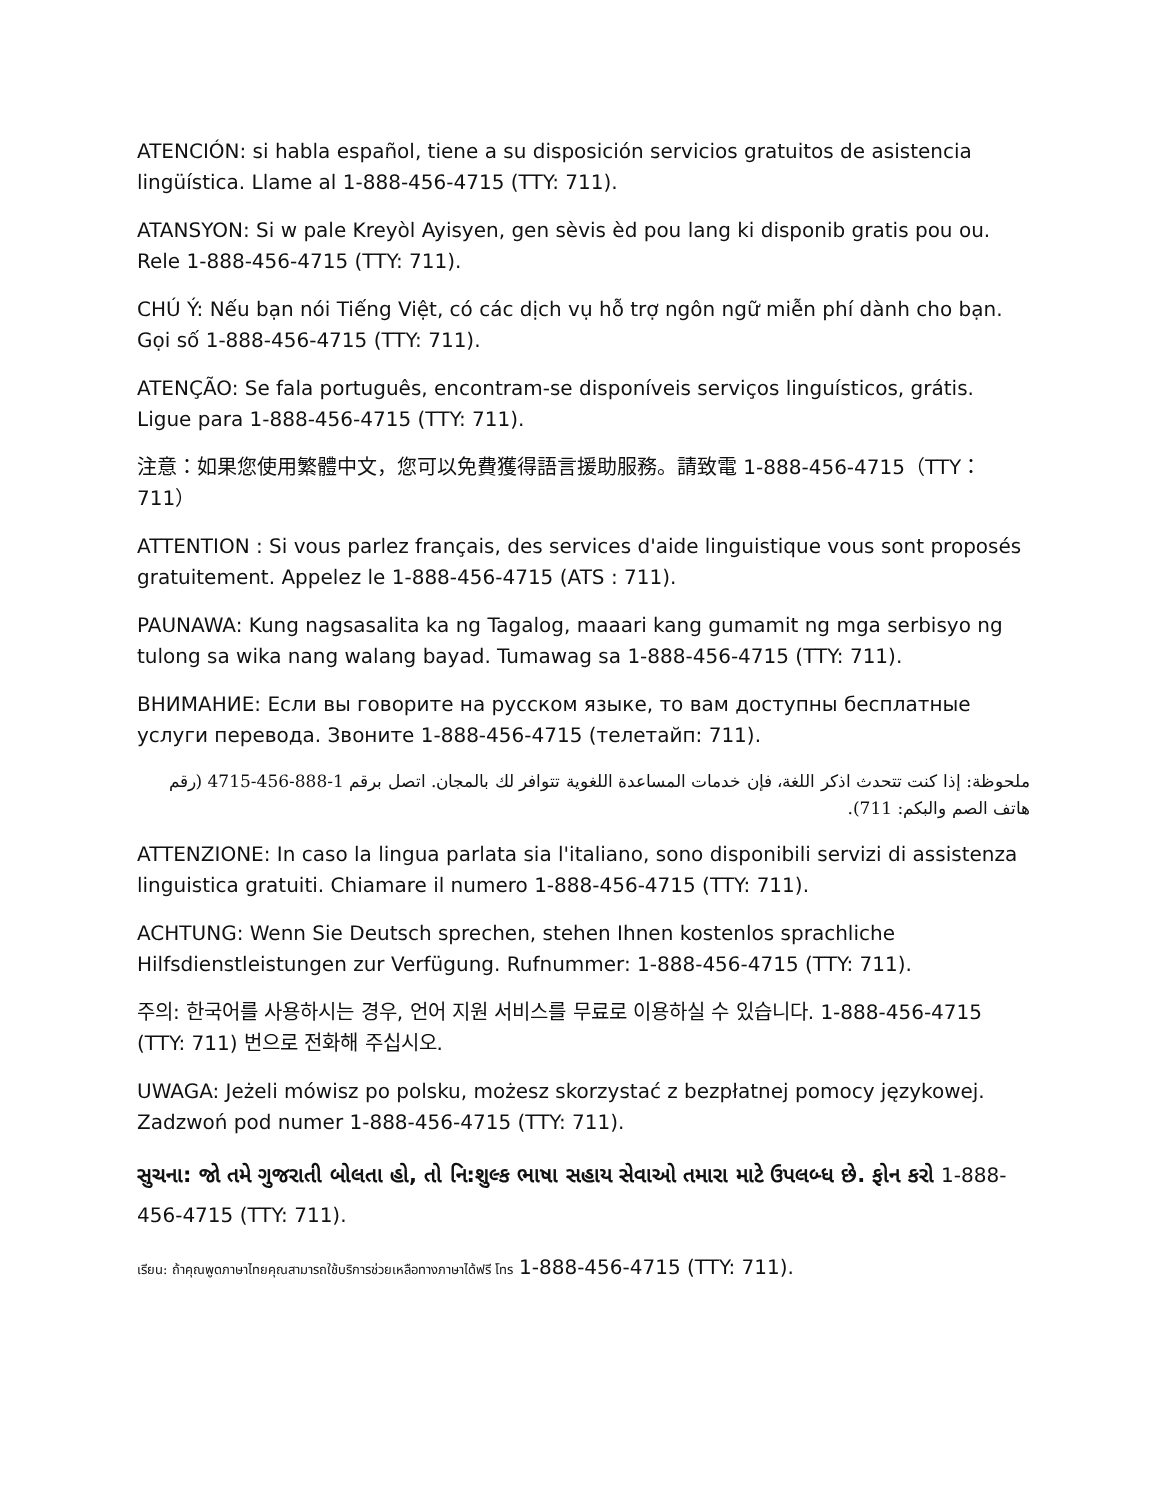ATENCIÓN: si habla español, tiene a su disposición servicios gratuitos de asistencia lingüística. Llame al 1-888-456-4715 (TTY: 711).
ATANSYON: Si w pale Kreyòl Ayisyen, gen sèvis èd pou lang ki disponib gratis pou ou. Rele 1-888-456-4715 (TTY: 711).
CHÚ Ý: Nếu bạn nói Tiếng Việt, có các dịch vụ hỗ trợ ngôn ngữ miễn phí dành cho bạn. Gọi số 1-888-456-4715 (TTY: 711).
ATENÇÃO: Se fala português, encontram-se disponíveis serviços linguísticos, grátis. Ligue para 1-888-456-4715 (TTY: 711).
注意：如果您使用繁體中文，您可以免費獲得語言援助服務。請致電 1-888-456-4715（TTY：711）
ATTENTION : Si vous parlez français, des services d'aide linguistique vous sont proposés gratuitement. Appelez le 1-888-456-4715 (ATS : 711).
PAUNAWA: Kung nagsasalita ka ng Tagalog, maaari kang gumamit ng mga serbisyo ng tulong sa wika nang walang bayad. Tumawag sa 1-888-456-4715 (TTY: 711).
ВНИМАНИЕ: Если вы говорите на русском языке, то вам доступны бесплатные услуги перевода. Звоните 1-888-456-4715 (телетайп: 711).
ملحوظة: إذا كنت تتحدث اذكر اللغة، فإن خدمات المساعدة اللغوية تتوافر لك بالمجان. اتصل برقم 1-888-456-4715 (رقم هاتف الصم والبكم: 711).
ATTENZIONE: In caso la lingua parlata sia l'italiano, sono disponibili servizi di assistenza linguistica gratuiti. Chiamare il numero 1-888-456-4715 (TTY: 711).
ACHTUNG: Wenn Sie Deutsch sprechen, stehen Ihnen kostenlos sprachliche Hilfsdienstleistungen zur Verfügung. Rufnummer: 1-888-456-4715 (TTY: 711).
주의: 한국어를 사용하시는 경우, 언어 지원 서비스를 무료로 이용하실 수 있습니다. 1-888-456-4715 (TTY: 711) 번으로 전화해 주십시오.
UWAGA: Jeżeli mówisz po polsku, możesz skorzystać z bezpłatnej pomocy językowej. Zadzwoń pod numer 1-888-456-4715 (TTY: 711).
સુચના: જો તમે ગુજરાતી બોલતા હો, તો નિ:શુલ્ક ભાષા સહાય સેવાઓ તમારા માટે ઉપલબ્ધ છે. ફોન કરો 1-888-456-4715 (TTY: 711).
เรียน: ถ้าคุณพูดภาษาไทยคุณสามารถใช้บริการช่วยเหลือทางภาษาได้ฟรี โทร 1-888-456-4715 (TTY: 711).